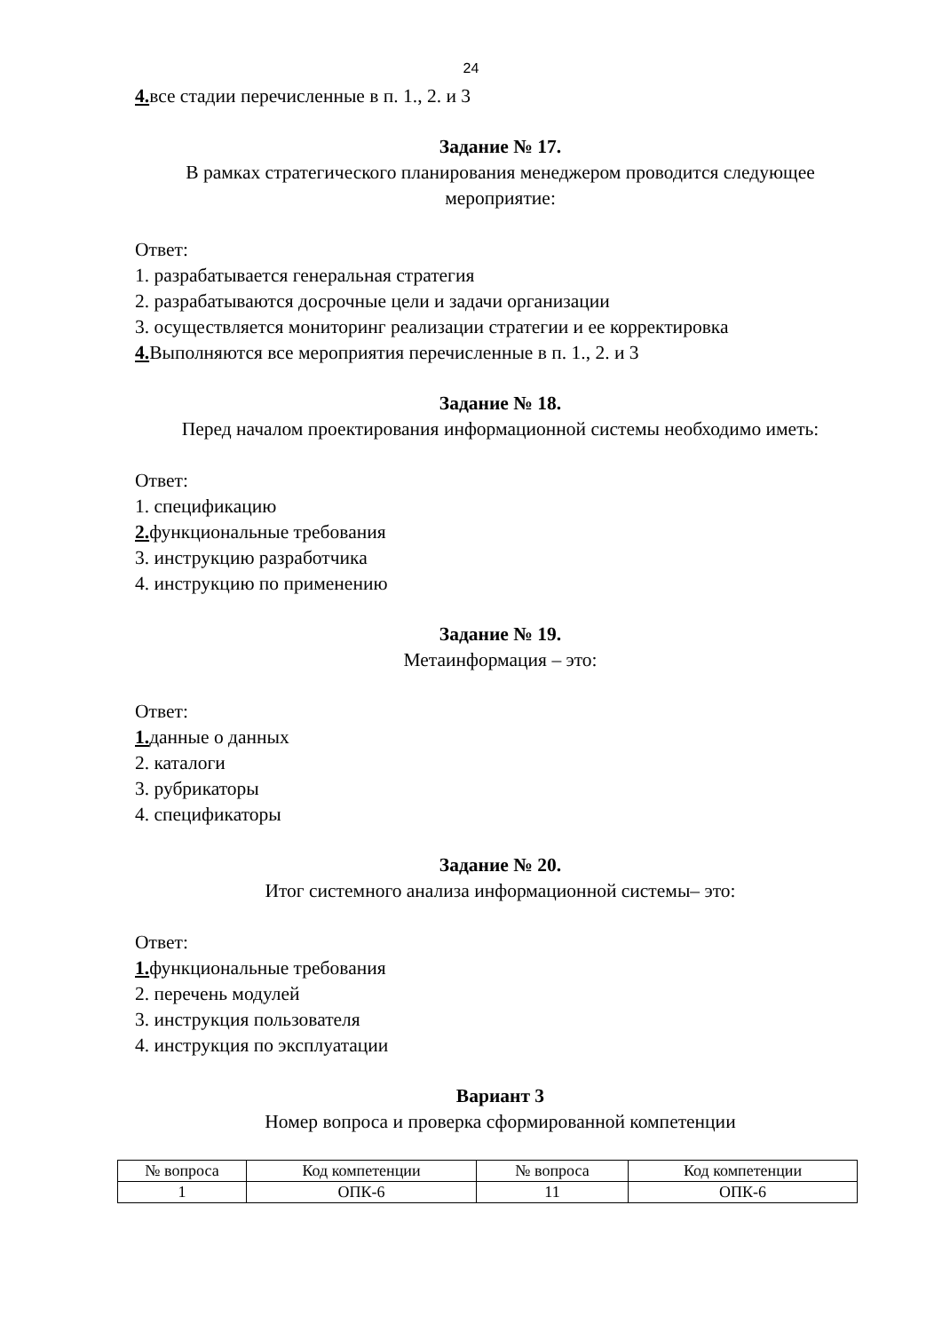24
4. все стадии перечисленные в п. 1., 2. и 3
Задание № 17.
В рамках стратегического планирования менеджером проводится следующее мероприятие:
Ответ:
1. разрабатывается генеральная стратегия
2. разрабатываются досрочные цели и задачи организации
3. осуществляется мониторинг реализации стратегии и ее корректировка
4. Выполняются все мероприятия перечисленные в п. 1., 2. и 3
Задание № 18.
Перед началом проектирования информационной системы необходимо иметь:
Ответ:
1. спецификацию
2. функциональные требования
3. инструкцию разработчика
4. инструкцию по применению
Задание № 19.
Метаинформация – это:
Ответ:
1. данные о данных
2. каталоги
3. рубрикаторы
4. спецификаторы
Задание № 20.
Итог системного анализа информационной системы– это:
Ответ:
1. функциональные требования
2. перечень модулей
3. инструкция пользователя
4. инструкция по эксплуатации
Вариант 3
Номер вопроса и проверка сформированной компетенции
| № вопроса | Код компетенции | № вопроса | Код компетенции |
| 1 | ОПК-6 | 11 | ОПК-6 |